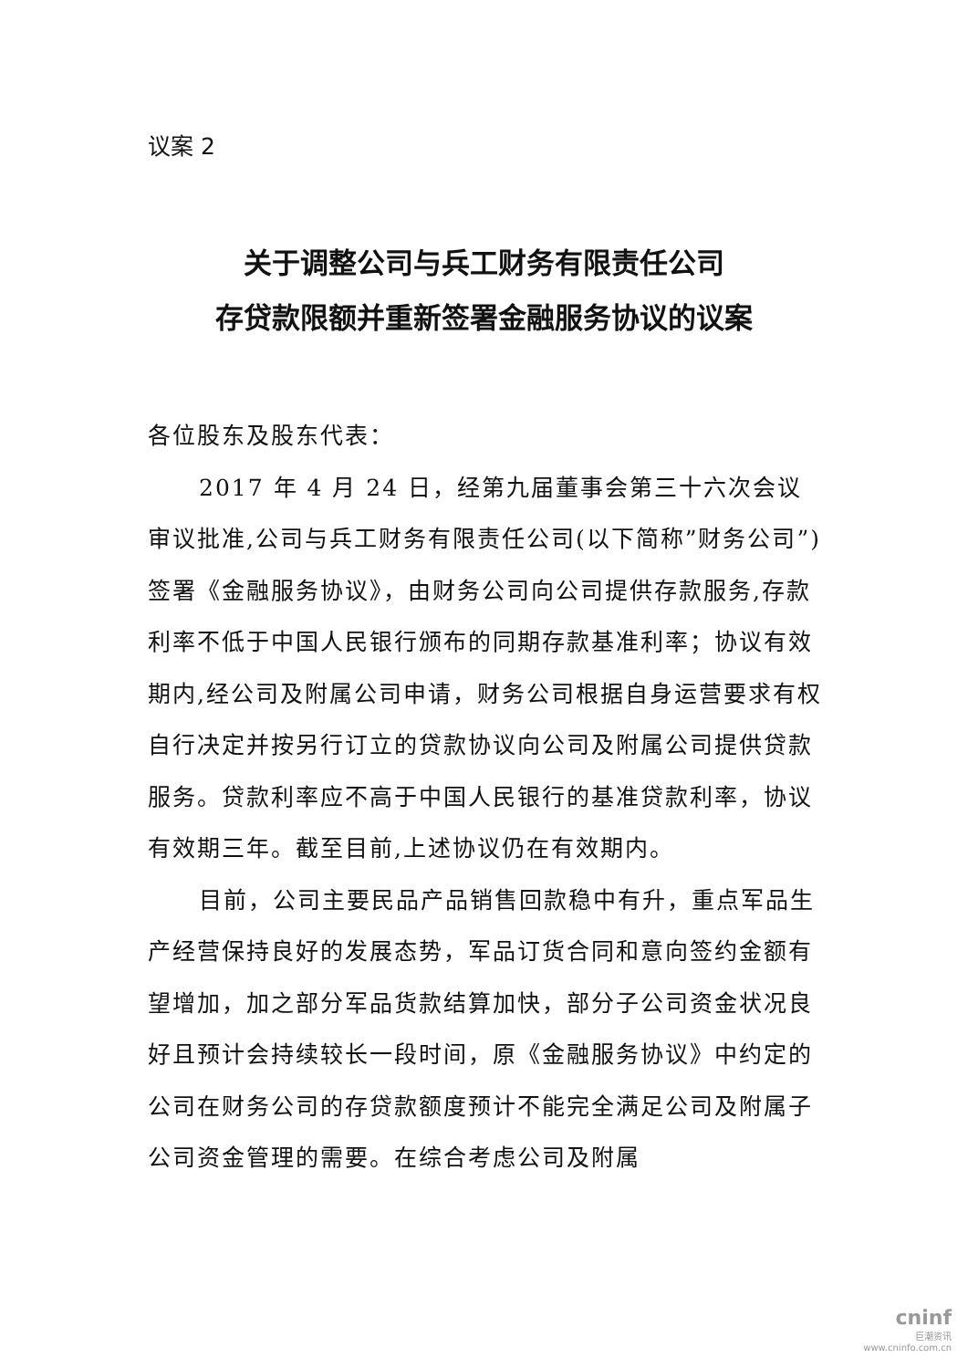议案 2
关于调整公司与兵工财务有限责任公司
存贷款限额并重新签署金融服务协议的议案
各位股东及股东代表：
2017 年 4 月 24 日，经第九届董事会第三十六次会议审议批准,公司与兵工财务有限责任公司(以下简称”财务公司”)签署《金融服务协议》，由财务公司向公司提供存款服务,存款利率不低于中国人民银行颁布的同期存款基准利率；协议有效期内,经公司及附属公司申请，财务公司根据自身运营要求有权自行决定并按另行订立的贷款协议向公司及附属公司提供贷款服务。贷款利率应不高于中国人民银行的基准贷款利率，协议有效期三年。截至目前,上述协议仍在有效期内。
目前，公司主要民品产品销售回款稳中有升，重点军品生产经营保持良好的发展态势，军品订货合同和意向签约金额有望增加，加之部分军品货款结算加快，部分子公司资金状况良好且预计会持续较长一段时间，原《金融服务协议》中约定的公司在财务公司的存贷款额度预计不能完全满足公司及附属子公司资金管理的需要。在综合考虑公司及附属
cninf
巨潮资讯
www.cninfo.com.cn